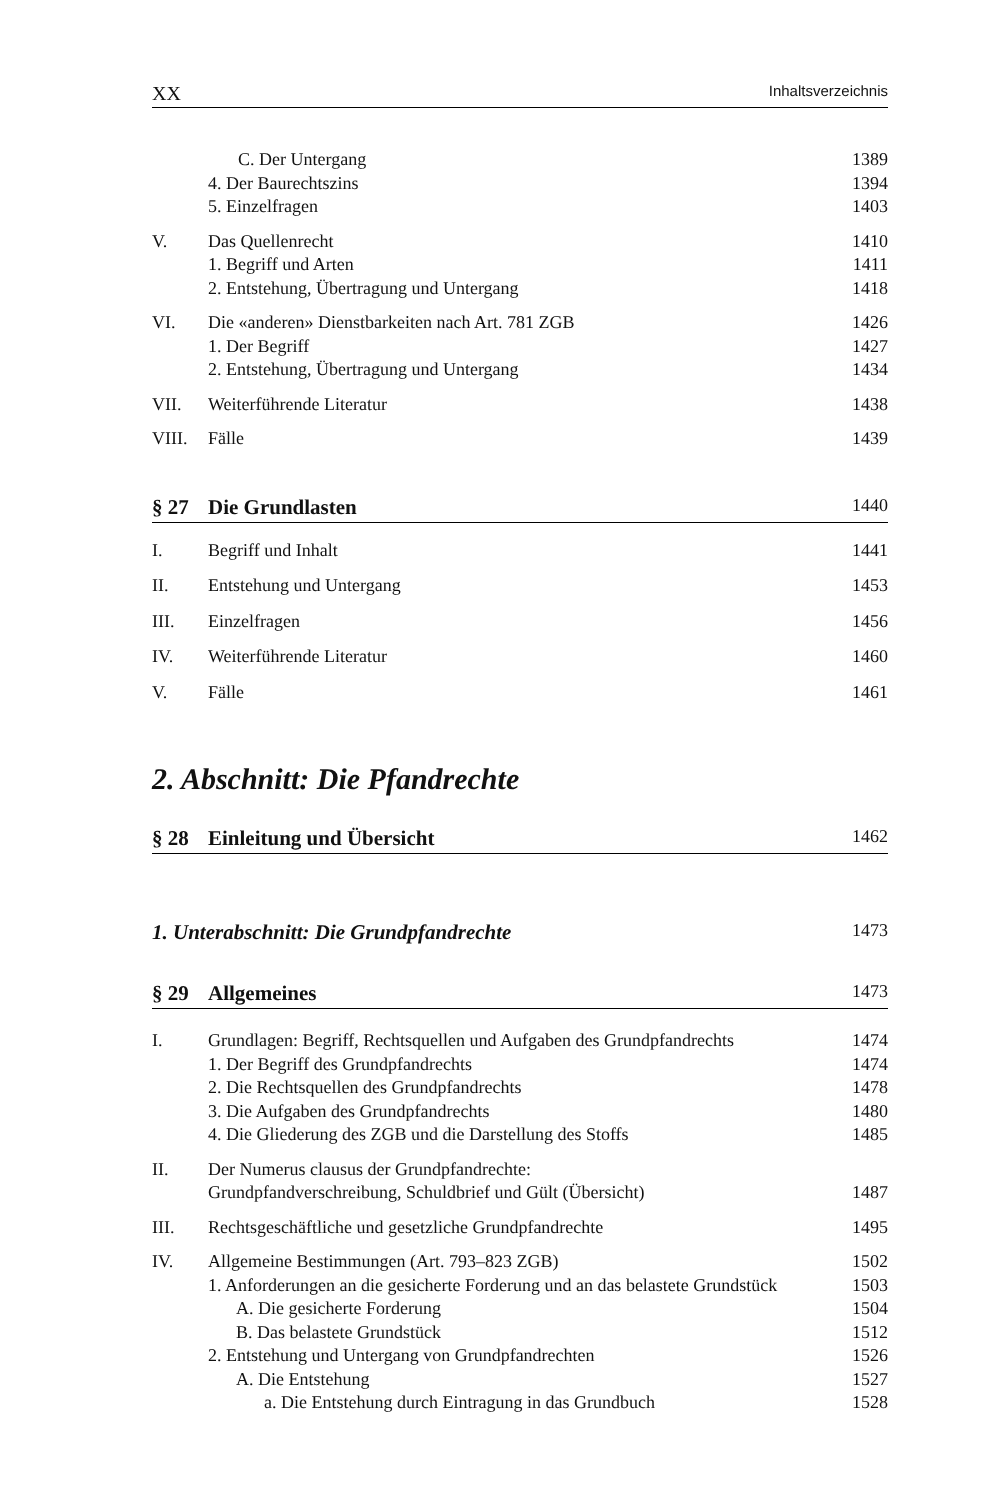XX Inhaltsverzeichnis
C. Der Untergang 1389
4. Der Baurechtszins 1394
5. Einzelfragen 1403
V. Das Quellenrecht 1410
1. Begriff und Arten 1411
2. Entstehung, Übertragung und Untergang 1418
VI. Die «anderen» Dienstbarkeiten nach Art. 781 ZGB 1426
1. Der Begriff 1427
2. Entstehung, Übertragung und Untergang 1434
VII. Weiterführende Literatur 1438
VIII. Fälle 1439
§ 27 Die Grundlasten 1440
I. Begriff und Inhalt 1441
II. Entstehung und Untergang 1453
III. Einzelfragen 1456
IV. Weiterführende Literatur 1460
V. Fälle 1461
2. Abschnitt: Die Pfandrechte
§ 28 Einleitung und Übersicht 1462
1. Unterabschnitt: Die Grundpfandrechte 1473
§ 29 Allgemeines 1473
I. Grundlagen: Begriff, Rechtsquellen und Aufgaben des Grundpfandrechts 1474
1. Der Begriff des Grundpfandrechts 1474
2. Die Rechtsquellen des Grundpfandrechts 1478
3. Die Aufgaben des Grundpfandrechts 1480
4. Die Gliederung des ZGB und die Darstellung des Stoffs 1485
II. Der Numerus clausus der Grundpfandrechte:
Grundpfandverschreibung, Schuldbrief und Gült (Übersicht) 1487
III. Rechtsgeschäftliche und gesetzliche Grundpfandrechte 1495
IV. Allgemeine Bestimmungen (Art. 793–823 ZGB) 1502
1. Anforderungen an die gesicherte Forderung und an das belastete Grundstück 1503
A. Die gesicherte Forderung 1504
B. Das belastete Grundstück 1512
2. Entstehung und Untergang von Grundpfandrechten 1526
A. Die Entstehung 1527
a. Die Entstehung durch Eintragung in das Grundbuch 1528